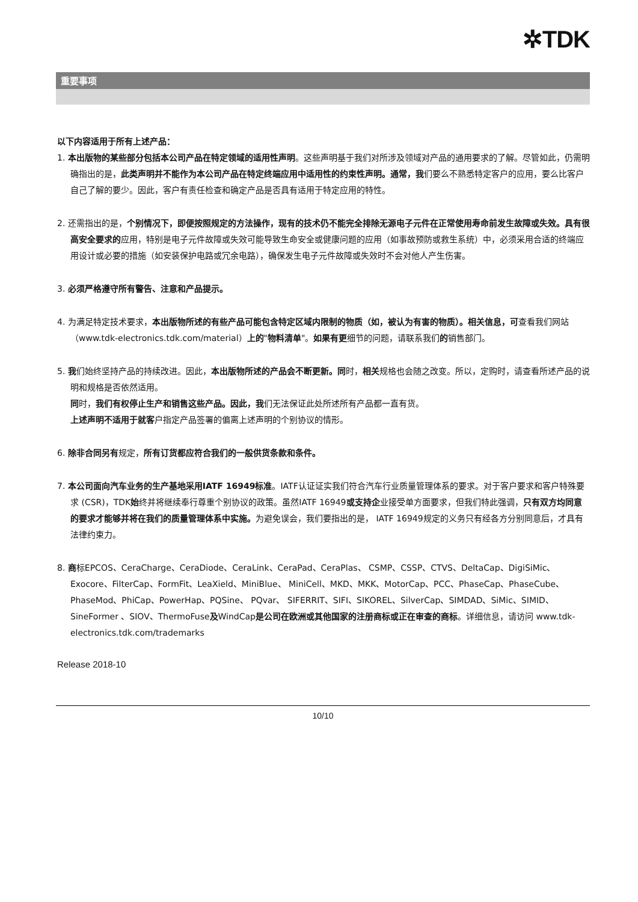✲TDK
重要事项
以下内容适用于所有上述产品：
1. 本出版物的某些部分包括本公司产品在特定领域的适用性声明。这些声明基于我们对所涉及领域对产品的通用要求的了解。尽管如此，仍需明确指出的是，此类声明并不能作为本公司产品在特定终端应用中适用性的约束性声明。通常，我们要么不熟悉特定客户的应用，要么比客户自己了解的要少。因此，客户有责任检查和确定产品是否具有适用于特定应用的特性。
2. 还需指出的是，个别情况下，即便按照规定的方法操作，现有的技术仍不能完全排除无源电子元件在正常使用寿命前发生故障或失效。具有很高安全要求的应用，特别是电子元件故障或失效可能导致生命安全或健康问题的应用（如事故预防或救生系统）中，必须采用合适的终端应用设计或必要的措施（如安装保护电路或冗余电路），确保发生电子元件故障或失效时不会对他人产生伤害。
3. 必须严格遵守所有警告、注意和产品提示。
4. 为满足特定技术要求，本出版物所述的有些产品可能包含特定区域内限制的物质（如，被认为有害的物质）。相关信息，可查看我们网站（www.tdk-electronics.tdk.com/material）上的"物料清单"。如果有更细节的问题，请联系我们的销售部门。
5. 我们始终坚持产品的持续改进。因此，本出版物所述的产品会不断更新。同时，相关规格也会随之改变。所以，定购时，请查看所述产品的说明和规格是否依然适用。
同时，我们有权停止生产和销售这些产品。因此，我们无法保证此处所述所有产品都一直有货。
上述声明不适用于就客户指定产品签署的偏离上述声明的个别协议的情形。
6. 除非合同另有规定，所有订货都应符合我们的一般供货条款和条件。
7. 本公司面向汽车业务的生产基地采用IATF 16949标准。IATF认证证实我们符合汽车行业质量管理体系的要求。对于客户要求和客户特殊要求 (CSR)，TDK始终并将继续奉行尊重个别协议的政策。虽然IATF 16949或支持企业接受单方面要求，但我们特此强调，只有双方均同意的要求才能够并将在我们的质量管理体系中实施。为避免误会，我们要指出的是， IATF 16949规定的义务只有经各方分别同意后，才具有法律约束力。
8. 商标EPCOS、CeraCharge、CeraDiode、CeraLink、CeraPad、CeraPlas、 CSMP、CSSP、CTVS、DeltaCap、DigiSiMic、Exocore、FilterCap、FormFit、LeaXield、MiniBlue、 MiniCell、MKD、MKK、MotorCap、PCC、PhaseCap、PhaseCube、PhaseMod、PhiCap、PowerHap、PQSine、 PQvar、 SIFERRIT、SIFI、SIKOREL、SilverCap、SIMDAD、SiMic、SIMID、SineFormer 、SIOV、ThermoFuse及WindCap是公司在欧洲或其他国家的注册商标或正在审查的商标。详细信息，请访问 www.tdk-electronics.tdk.com/trademarks
Release 2018-10
10/10